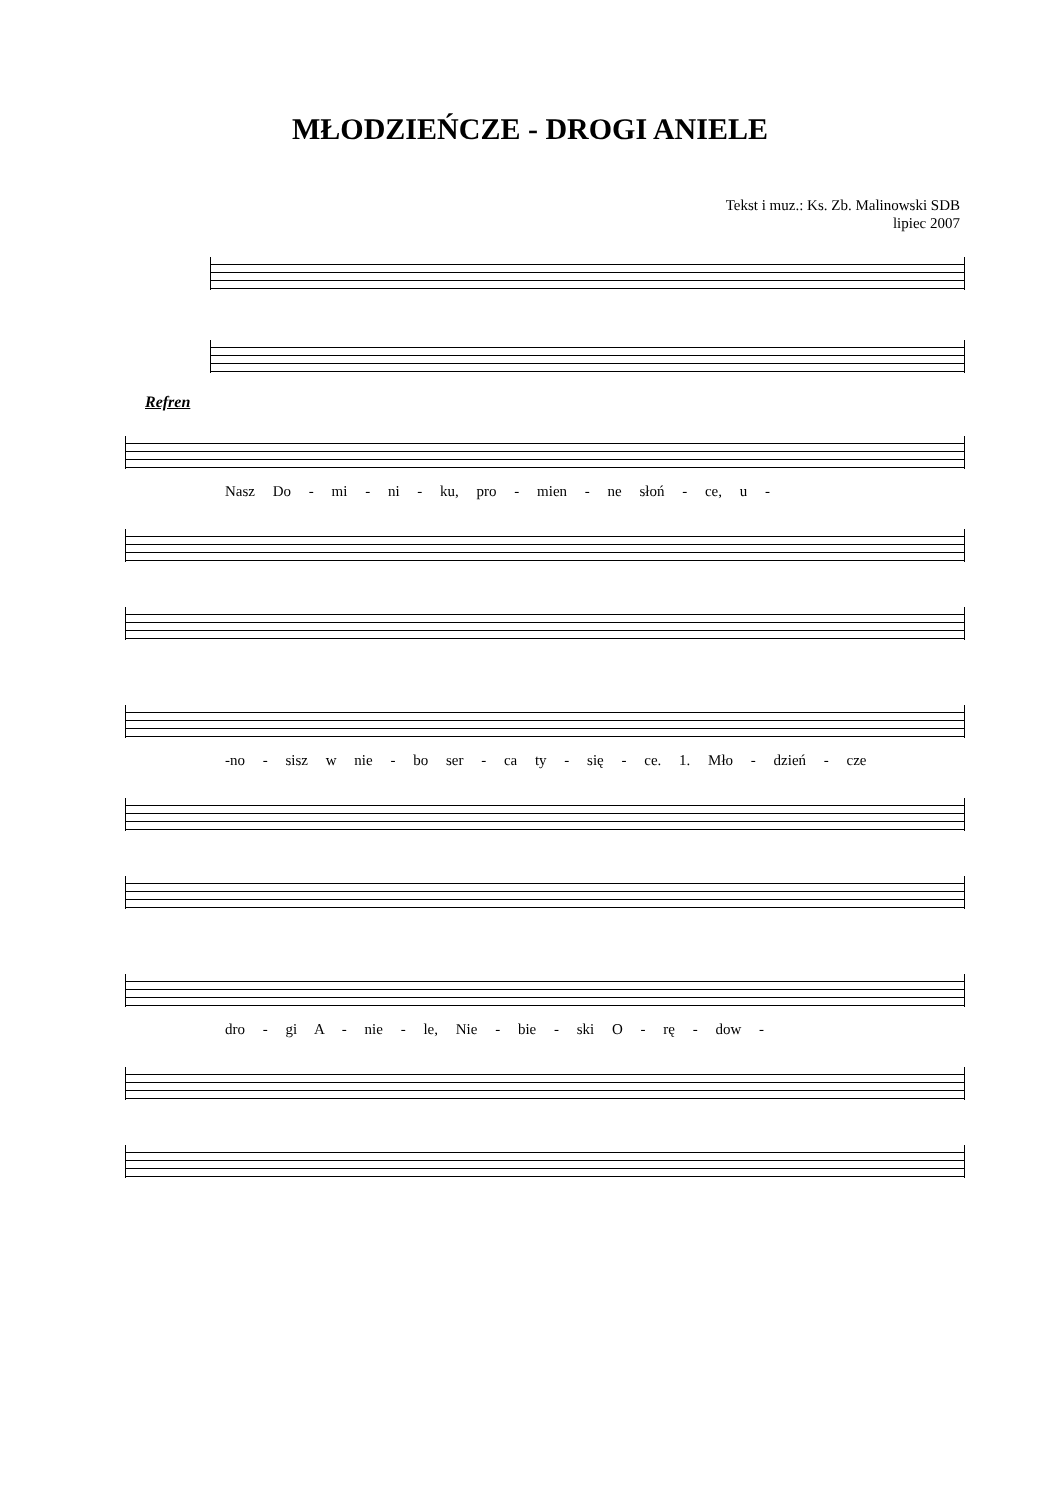MŁODZIEŃCZE - DROGI ANIELE
Tekst i muz.: Ks. Zb. Malinowski SDB
lipiec 2007
Refren
Nasz Do - mi - ni - ku, pro - mien - ne słoń - ce, u -
-no - sisz w nie - bo ser - ca ty - się - ce. 1. Mło - dzień - cze
dro - gi A - nie - le, Nie - bie - ski O - rę - dow -